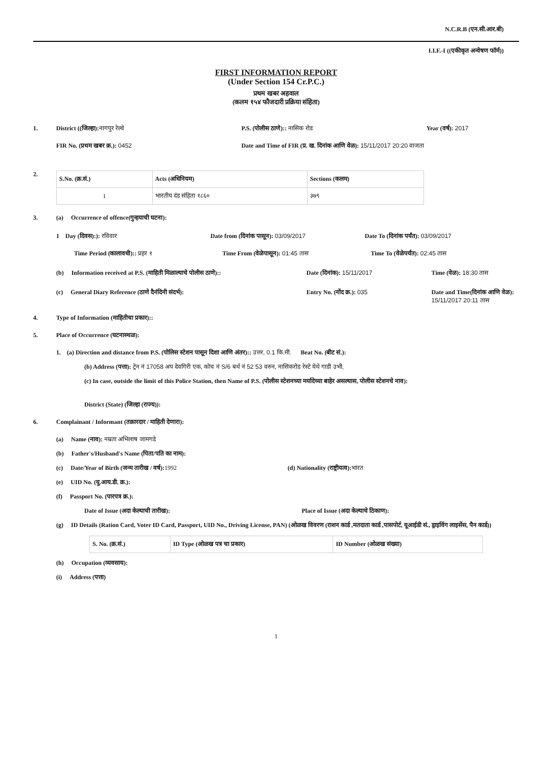N.C.R.B (एन.सी.आर.बी)
I.I.F.-I ((एकीकृत अन्वेषण फॉर्म))
FIRST INFORMATION REPORT
(Under Section 154 Cr.P.C.)
प्रथम खबर अहवाल
(कलम १५४ फौजदारी प्रक्रिया संहिता)
1. District ((जिल्हा): नागपुर रेल्वे
P.S. (पोलीस ठाणे):: नासिक रोड Year (वर्ष): 2017
FIR No. (प्रथम खबर क्र.): 0452 Date and Time of FIR (प्र. ख. दिनांक आणि वेळ): 15/11/2017 20:20 वाजता
2.
| S.No. (क्र.सं.) | Acts (अधिनियम) | Sections (कलम) |
| --- | --- | --- |
| 1 | भारतीय दंड संहिता १८६० | ३७९ |
3. (a) Occurrence of offence(गुन्हयाची घटना):
1 Day (दिवस):): रविवार Date from (दिनांक पासून): 03/09/2017
Date To (दिनांक पर्यंत): 03/09/2017
Time Period (कालावधी):: प्रहर १
Time From (वेळेपासून): 01:45 तास
Time To (वेळेपर्यंत): 02:45 तास
(b) Information received at P.S. (माहिती मिळाल्याचे पोलीस ठाणे)::
Date (दिनांक): 15/11/2017 Time (वेळ): 18:30 तास
(c) General Diary Reference (ठाणे दैनंदिनी संदर्भ):
Entry No. (नोंद क्र.): 035 Date and Time(दिनांक आणि वेळ): 15/11/2017 20:11 तास
4. Type of Information (माहितीचा प्रकार)::
5. Place of Occurrence (घटनास्थळ):
1. (a) Direction and distance from P.S. (पोलिस स्टेशन पासून दिशा आणि अंतर):: उत्तर, 0.1 कि.मी. Beat No. (बीट सं.):
(b) Address (पत्ता): ट्रेन नं 17058 अप देवगिरी एक, कोच नं S/6 बर्थ नं 52 53 वरुन, नासिकरोड रेस्टे येथे गाडी उभी,
(c) In case, outside the limit of this Police Station, then Name of P.S. (पोलीस स्टेशनच्या मर्यादेच्या बाहेर असल्यास, पोलीस स्टेशनचे नाव):
District (State) (जिल्हा (राज्य)):
6. Complainant / Informant (तक्रारदार / माहिती देणारा):
(a) Name (नाव): नम्रता अभिलाष जामगडे
(b) Father's/Husband's Name (पिता/पति का नाम):
(c) Date/Year of Birth (जन्म तारीख / वर्ष): 1992
(d) Nationality (राष्ट्रीयत्व): भारत
(e) UID No. (यु.आय.डी. क्र.):
(f) Passport No. (पारपत्र क्र.):
Date of Issue (अदा केल्याची तारीख):
Place of Issue (अदा केल्याचे ठिकाण):
(g) ID Details (Ration Card, Voter ID Card, Passport, UID No., Driving License, PAN) (ओळख विवरण (राशन कार्ड ,मतदाता कार्ड ,पासपोर्ट, यूआईडी सं., ड्राइविंग लाइसेंस, पैन कार्ड))
| S. No. (क्र.सं.) | ID Type (ओळख पत्र चा प्रकार) | ID Number (ओळख संख्या) |
| --- | --- | --- |
(h) Occupation (व्यवसाय):
(i) Address (पत्ता)
1